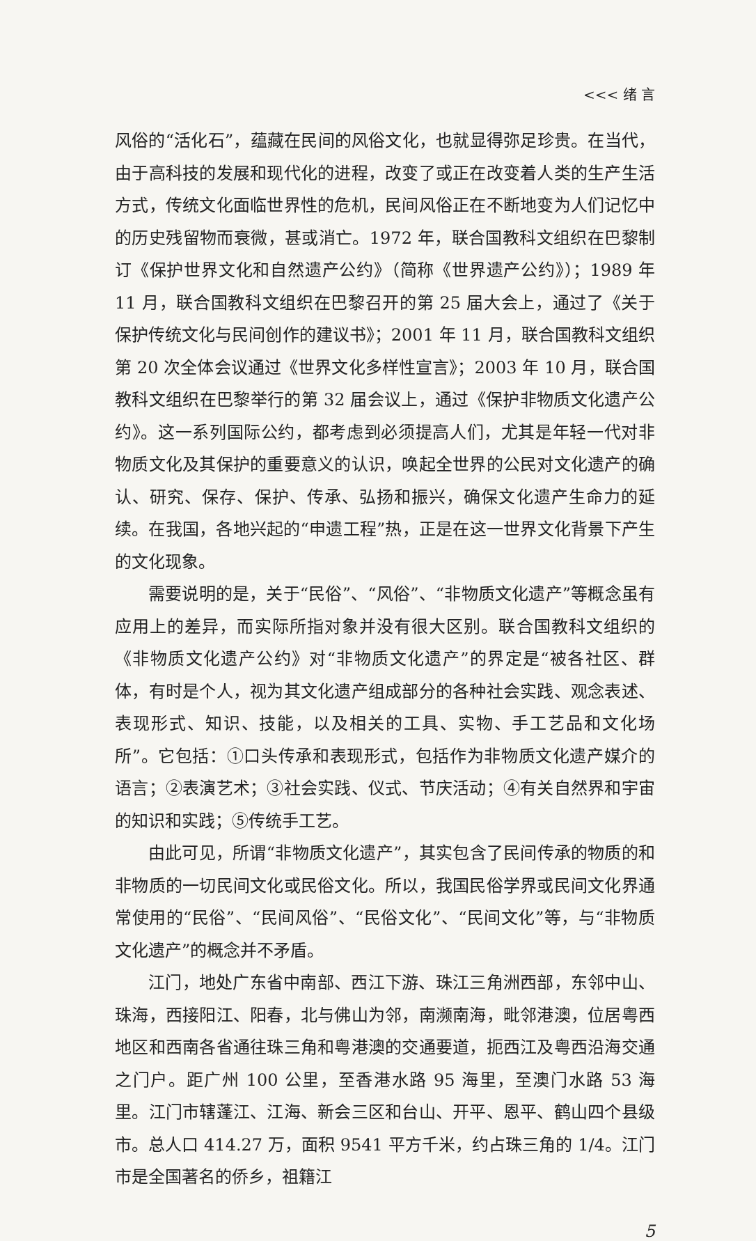<<< 绪 言
风俗的“活化石”，蕴藏在民间的风俗文化，也就显得弥足珍贵。在当代，由于高科技的发展和现代化的进程，改变了或正在改变着人类的生产生活方式，传统文化面临世界性的危机，民间风俗正在不断地变为人们记忆中的历史残留物而衰微，甚或消亡。1972 年，联合国教科文组织在巴黎制订《保护世界文化和自然遗产公约》（简称《世界遗产公约》）；1989 年 11 月，联合国教科文组织在巴黎召开的第 25 届大会上，通过了《关于保护传统文化与民间创作的建议书》；2001 年 11 月，联合国教科文组织第 20 次全体会议通过《世界文化多样性宣言》；2003 年 10 月，联合国教科文组织在巴黎举行的第 32 届会议上，通过《保护非物质文化遗产公约》。这一系列国际公约，都考虑到必须提高人们，尤其是年轻一代对非物质文化及其保护的重要意义的认识，唤起全世界的公民对文化遗产的确认、研究、保存、保护、传承、弘扬和振兴，确保文化遗产生命力的延续。在我国，各地兴起的“申遗工程”热，正是在这一世界文化背景下产生的文化现象。
需要说明的是，关于“民俗”、“风俗”、“非物质文化遗产”等概念虽有应用上的差异，而实际所指对象并没有很大区别。联合国教科文组织的《非物质文化遗产公约》对“非物质文化遗产”的界定是“被各社区、群体，有时是个人，视为其文化遗产组成部分的各种社会实践、观念表述、表现形式、知识、技能，以及相关的工具、实物、手工艺品和文化场所”。它包括：①口头传承和表现形式，包括作为非物质文化遗产媒介的语言；②表演艺术；③社会实践、仪式、节庆活动；④有关自然界和宇宙的知识和实践；⑤传统手工艺。
由此可见，所谓“非物质文化遗产”，其实包含了民间传承的物质的和非物质的一切民间文化或民俗文化。所以，我国民俗学界或民间文化界通常使用的“民俗”、“民间风俗”、“民俗文化”、“民间文化”等，与“非物质文化遗产”的概念并不矛盾。
江门，地处广东省中南部、西江下游、珠江三角洲西部，东邻中山、珠海，西接阳江、阳春，北与佛山为邻，南濒南海，毗邻港澳，位居粤西地区和西南各省通往珠三角和粤港澳的交通要道，扼西江及粤西沿海交通之门户。距广州 100 公里，至香港水路 95 海里，至澳门水路 53 海里。江门市辖蓬江、江海、新会三区和台山、开平、恩平、鹤山四个县级市。总人口 414.27 万，面积 9541 平方千米，约占珠三角的 1/4。江门市是全国著名的侨乡，祖籍江
5